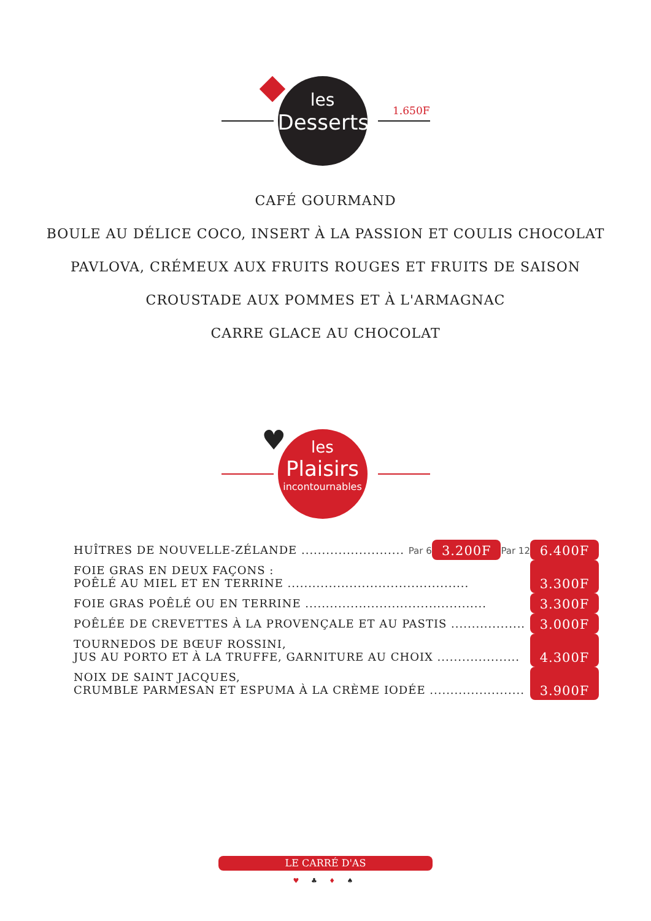les
Desserts
1.650F
CAFÉ GOURMAND
BOULE AU DÉLICE COCO, INSERT À LA PASSION ET COULIS CHOCOLAT
PAVLOVA, CRÉMEUX AUX FRUITS ROUGES ET FRUITS DE SAISON
CROUSTADE AUX POMMES ET À L'ARMAGNAC
CARRE GLACE AU CHOCOLAT
les
Plaisirs
incontournables
♥
| HUÎTRES DE NOUVELLE-ZÉLANDE ......................... Par 6 | 3.200F | Par 12 | 6.400F |
| FOIE GRAS EN DEUX FAÇONS : POÊLÉ AU MIEL ET EN TERRINE ............................................ | | | 3.300F |
| FOIE GRAS POÊLÉ OU EN TERRINE ............................................ | | | 3.300F |
| POÊLÉE DE CREVETTES À LA PROVENÇALE ET AU PASTIS .................. | | | 3.000F |
| TOURNEDOS DE BŒUF ROSSINI, JUS AU PORTO ET À LA TRUFFE, GARNITURE AU CHOIX .................... | | | 4.300F |
| NOIX DE SAINT JACQUES, CRUMBLE PARMESAN ET ESPUMA À LA CRÈME IODÉE ....................... | | | 3.900F |
LE CARRÉ D'AS
♥ ♣ ♦ ♠